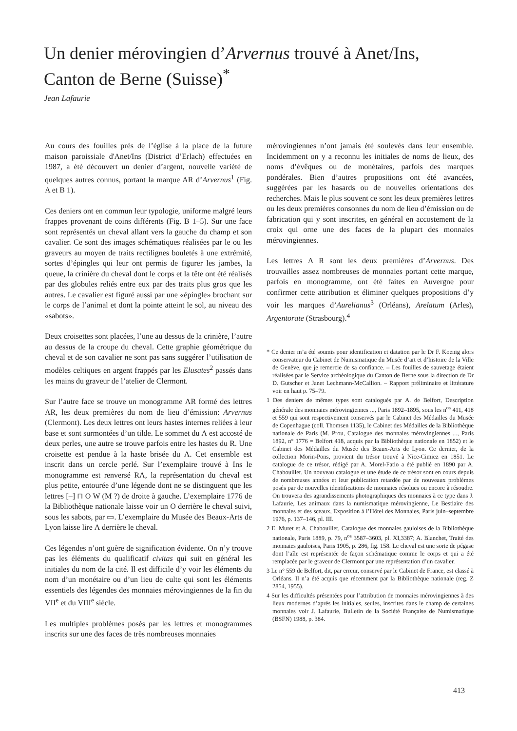Un denier mérovingien d’Arvernus trouvé à Anet/Ins,
Canton de Berne (Suisse)<sup>*</sup>
Jean Lafaurie
Au cours des fouilles près de l’église à la place de la future maison paroissiale d'Anet/Ins (District d’Erlach) effectuées en 1987, a été découvert un denier d’argent, nouvelle variété de quelques autres connus, portant la marque AR d’Arvernus<sup>1</sup> (Fig. A et B 1).
Ces deniers ont en commun leur typologie, uniforme malgré leurs frappes provenant de coins différents (Fig. B 1–5). Sur une face sont représentés un cheval allant vers la gauche du champ et son cavalier. Ce sont des images schématiques réalisées par le ou les graveurs au moyen de traits rectilignes bouletés à une extrémité, sortes d’épingles qui leur ont permis de figurer les jambes, la queue, la crinière du cheval dont le corps et la tête ont été réalisés par des globules reliés entre eux par des traits plus gros que les autres. Le cavalier est figuré aussi par une «épingle» brochant sur le corps de l’animal et dont la pointe atteint le sol, au niveau des «sabots».
Deux croisettes sont placées, l’une au dessus de la crinière, l’autre au dessus de la croupe du cheval. Cette graphie géométrique du cheval et de son cavalier ne sont pas sans suggérer l’utilisation de modèles celtiques en argent frappés par les Elusates<sup>2</sup> passés dans les mains du graveur de l’atelier de Clermont.
Sur l’autre face se trouve un monogramme ΛR formé des lettres ΛR, les deux premières du nom de lieu d’émission: Arvernus (Clermont). Les deux lettres ont leurs hastes internes reliées à leur base et sont surmontées d’un tilde. Le sommet du Λ est accosté de deux perles, une autre se trouve parfois entre les hastes du R. Une croisette est pendue à la haste brisée du Λ. Cet ensemble est inscrit dans un cercle perlé. Sur l’exemplaire trouvé à Ins le monogramme est renversé RΛ, la représentation du cheval est plus petite, entourée d’une légende dont ne se distinguent que les lettres [–] ⊓ O W (M ?) de droite à gauche. L’exemplaire 1776 de la Bibliothèque nationale laisse voir un O derrière le cheval suivi, sous les sabots, par ▭. L’exemplaire du Musée des Beaux-Arts de Lyon laisse lire Λ derrière le cheval.
Ces légendes n’ont guère de signification évidente. On n’y trouve pas les éléments du qualificatif civitas qui suit en général les initiales du nom de la cité. Il est difficile d’y voir les éléments du nom d’un monétaire ou d’un lieu de culte qui sont les éléments essentiels des légendes des monnaies mérovingiennes de la fin du VII<sup>e</sup> et du VIII<sup>e</sup> siècle.
Les multiples problèmes posés par les lettres et monogrammes inscrits sur une des faces de très nombreuses monnaies
mérovingiennes n’ont jamais été soulevés dans leur ensemble. Incidemment on y a reconnu les initiales de noms de lieux, des noms d’évêques ou de monétaires, parfois des marques pondérales. Bien d’autres propositions ont été avancées, suggérées par les hasards ou de nouvelles orientations des recherches. Mais le plus souvent ce sont les deux premières lettres ou les deux premières consonnes du nom de lieu d’émission ou de fabrication qui y sont inscrites, en général en accostement de la croix qui orne une des faces de la plupart des monnaies mérovingiennes.
Les lettres Λ R sont les deux premières d’Arvernus. Des trouvailles assez nombreuses de monnaies portant cette marque, parfois en monogramme, ont été faites en Auvergne pour confirmer cette attribution et éliminer quelques propositions d’y voir les marques d’Aurelianus<sup>3</sup> (Orléans), Arelatum (Arles), Argentorate (Strasbourg).<sup>4</sup>
* Ce denier m’a été soumis pour identification et datation par le Dr F. Koenig alors conservateur du Cabinet de Numismatique du Musée d’art et d’histoire de la Ville de Genève, que je remercie de sa confiance. – Les fouilles de sauvetage étaient réalisées par le Service archéologique du Canton de Berne sous la direction de Dr D. Gutscher et Janet Lechmann-McCallion. – Rapport préliminaire et littérature voir en haut p. 75–79.
1 Des deniers de mêmes types sont catalogués par A. de Belfort, Description générale des monnaies mérovingiennes ..., Paris 1892–1895, sous les n<sup>os</sup> 411, 418 et 559 qui sont respectivement conservés par le Cabinet des Médailles du Musée de Copenhague (coll. Thomsen 1135), le Cabinet des Médailles de la Bibliothèque nationale de Paris (M. Prou, Catalogue des monnaies mérovingiennes ..., Paris 1892, n° 1776 = Belfort 418, acquis par la Bibliothèque nationale en 1852) et le Cabinet des Médailles du Musée des Beaux-Arts de Lyon. Ce dernier, de la collection Morin-Pons, provient du trésor trouvé à Nice-Cimiez en 1851. Le catalogue de ce trésor, rédigé par A. Morel-Fatio a été publié en 1890 par A. Chabouillet. Un nouveau catalogue et une étude de ce trésor sont en cours depuis de nombreuses années et leur publication retardée par de nouveaux problèmes posés par de nouvelles identifications de monnaies résolues ou encore à résoudre. On trouvera des agrandissements photographiques des monnaies à ce type dans J. Lafaurie, Les animaux dans la numismatique mérovingienne, Le Bestiaire des monnaies et des sceaux, Exposition à l’Hôtel des Monnaies, Paris juin–septembre 1976, p. 137–146, pl. III.
2 E. Muret et A. Chabouillet, Catalogue des monnaies gauloises de la Bibliothèque nationale, Paris 1889, p. 79, n<sup>os</sup> 3587–3603, pl. XI,3387; A. Blanchet, Traité des monnaies gauloises, Paris 1905, p. 286, fig. 158. Le cheval est une sorte de pégase dont l’aîle est représentée de façon schématique comme le corps et qui a été remplacée par le graveur de Clermont par une représentation d’un cavalier.
3 Le n° 559 de Belfort, dit, par erreur, conservé par le Cabinet de France, est classé à Orléans. Il n’a été acquis que récemment par la Bibliothèque nationale (reg. Z 2854, 1955).
4 Sur les difficultés présentées pour l’attribution de monnaies mérovingiennes à des lieux modernes d’après les initiales, seules, inscrites dans le champ de certaines monnaies voir J. Lafaurie, Bulletin de la Société Française de Numismatique (BSFN) 1988, p. 384.
413